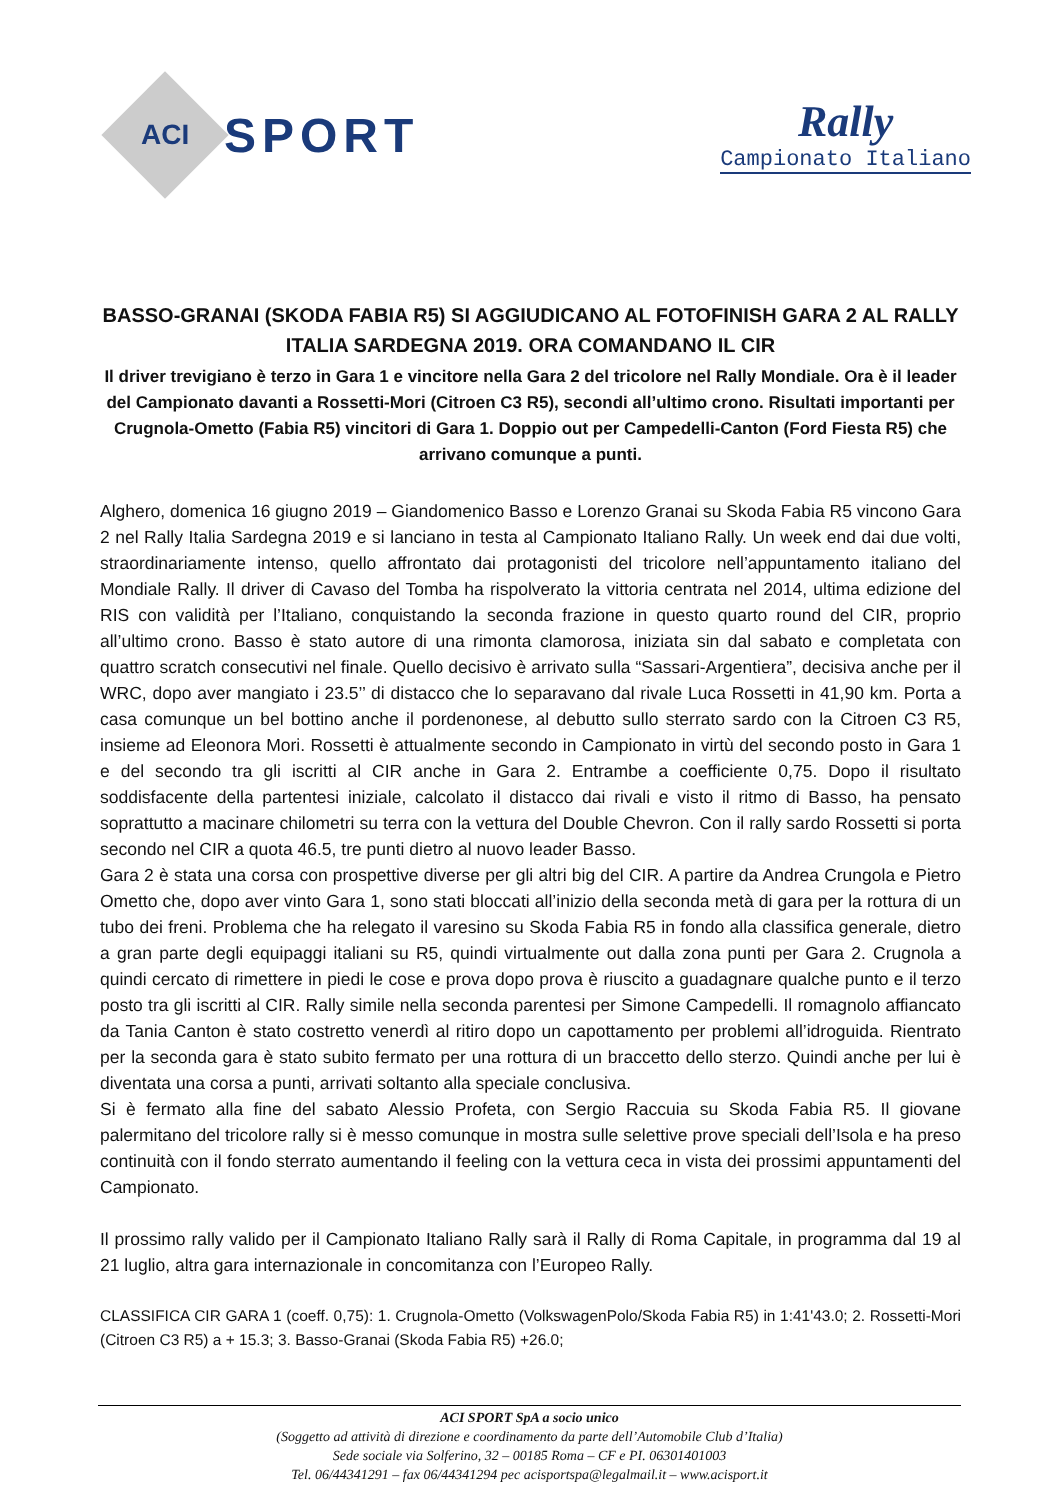ACI
SPORT
Rally
Campionato Italiano
BASSO-GRANAI (SKODA FABIA R5) SI AGGIUDICANO AL FOTOFINISH GARA 2 AL RALLY ITALIA SARDEGNA 2019. ORA COMANDANO IL CIR
Il driver trevigiano è terzo in Gara 1 e vincitore nella Gara 2 del tricolore nel Rally Mondiale. Ora è il leader del Campionato davanti a Rossetti-Mori (Citroen C3 R5), secondi all’ultimo crono. Risultati importanti per Crugnola-Ometto (Fabia R5) vincitori di Gara 1. Doppio out per Campedelli-Canton (Ford Fiesta R5) che arrivano comunque a punti.
Alghero, domenica 16 giugno 2019 – Giandomenico Basso e Lorenzo Granai su Skoda Fabia R5 vincono Gara 2 nel Rally Italia Sardegna 2019 e si lanciano in testa al Campionato Italiano Rally. Un week end dai due volti, straordinariamente intenso, quello affrontato dai protagonisti del tricolore nell’appuntamento italiano del Mondiale Rally. Il driver di Cavaso del Tomba ha rispolverato la vittoria centrata nel 2014, ultima edizione del RIS con validità per l’Italiano, conquistando la seconda frazione in questo quarto round del CIR, proprio all’ultimo crono. Basso è stato autore di una rimonta clamorosa, iniziata sin dal sabato e completata con quattro scratch consecutivi nel finale. Quello decisivo è arrivato sulla “Sassari-Argentiera”, decisiva anche per il WRC, dopo aver mangiato i 23.5’’ di distacco che lo separavano dal rivale Luca Rossetti in 41,90 km. Porta a casa comunque un bel bottino anche il pordenonese, al debutto sullo sterrato sardo con la Citroen C3 R5, insieme ad Eleonora Mori. Rossetti è attualmente secondo in Campionato in virtù del secondo posto in Gara 1 e del secondo tra gli iscritti al CIR anche in Gara 2. Entrambe a coefficiente 0,75. Dopo il risultato soddisfacente della partentesi iniziale, calcolato il distacco dai rivali e visto il ritmo di Basso, ha pensato soprattutto a macinare chilometri su terra con la vettura del Double Chevron. Con il rally sardo Rossetti si porta secondo nel CIR a quota 46.5, tre punti dietro al nuovo leader Basso.
Gara 2 è stata una corsa con prospettive diverse per gli altri big del CIR. A partire da Andrea Crungola e Pietro Ometto che, dopo aver vinto Gara 1, sono stati bloccati all’inizio della seconda metà di gara per la rottura di un tubo dei freni. Problema che ha relegato il varesino su Skoda Fabia R5 in fondo alla classifica generale, dietro a gran parte degli equipaggi italiani su R5, quindi virtualmente out dalla zona punti per Gara 2. Crugnola a quindi cercato di rimettere in piedi le cose e prova dopo prova è riuscito a guadagnare qualche punto e il terzo posto tra gli iscritti al CIR. Rally simile nella seconda parentesi per Simone Campedelli. Il romagnolo affiancato da Tania Canton è stato costretto venerdì al ritiro dopo un capottamento per problemi all’idroguida. Rientrato per la seconda gara è stato subito fermato per una rottura di un braccetto dello sterzo. Quindi anche per lui è diventata una corsa a punti, arrivati soltanto alla speciale conclusiva.
Si è fermato alla fine del sabato Alessio Profeta, con Sergio Raccuia su Skoda Fabia R5. Il giovane palermitano del tricolore rally si è messo comunque in mostra sulle selettive prove speciali dell’Isola e ha preso continuità con il fondo sterrato aumentando il feeling con la vettura ceca in vista dei prossimi appuntamenti del Campionato.
Il prossimo rally valido per il Campionato Italiano Rally sarà il Rally di Roma Capitale, in programma dal 19 al 21 luglio, altra gara internazionale in concomitanza con l’Europeo Rally.
CLASSIFICA CIR GARA 1 (coeff. 0,75): 1. Crugnola-Ometto (VolkswagenPolo/Skoda Fabia R5) in 1:41'43.0; 2. Rossetti-Mori (Citroen C3 R5) a + 15.3; 3. Basso-Granai (Skoda Fabia R5) +26.0;
ACI SPORT SpA a socio unico
(Soggetto ad attività di direzione e coordinamento da parte dell’Automobile Club d’Italia)
Sede sociale via Solferino, 32 – 00185 Roma – CF e PI. 06301401003
Tel. 06/44341291 – fax 06/44341294 pec acisportspa@legalmail.it – www.acisport.it